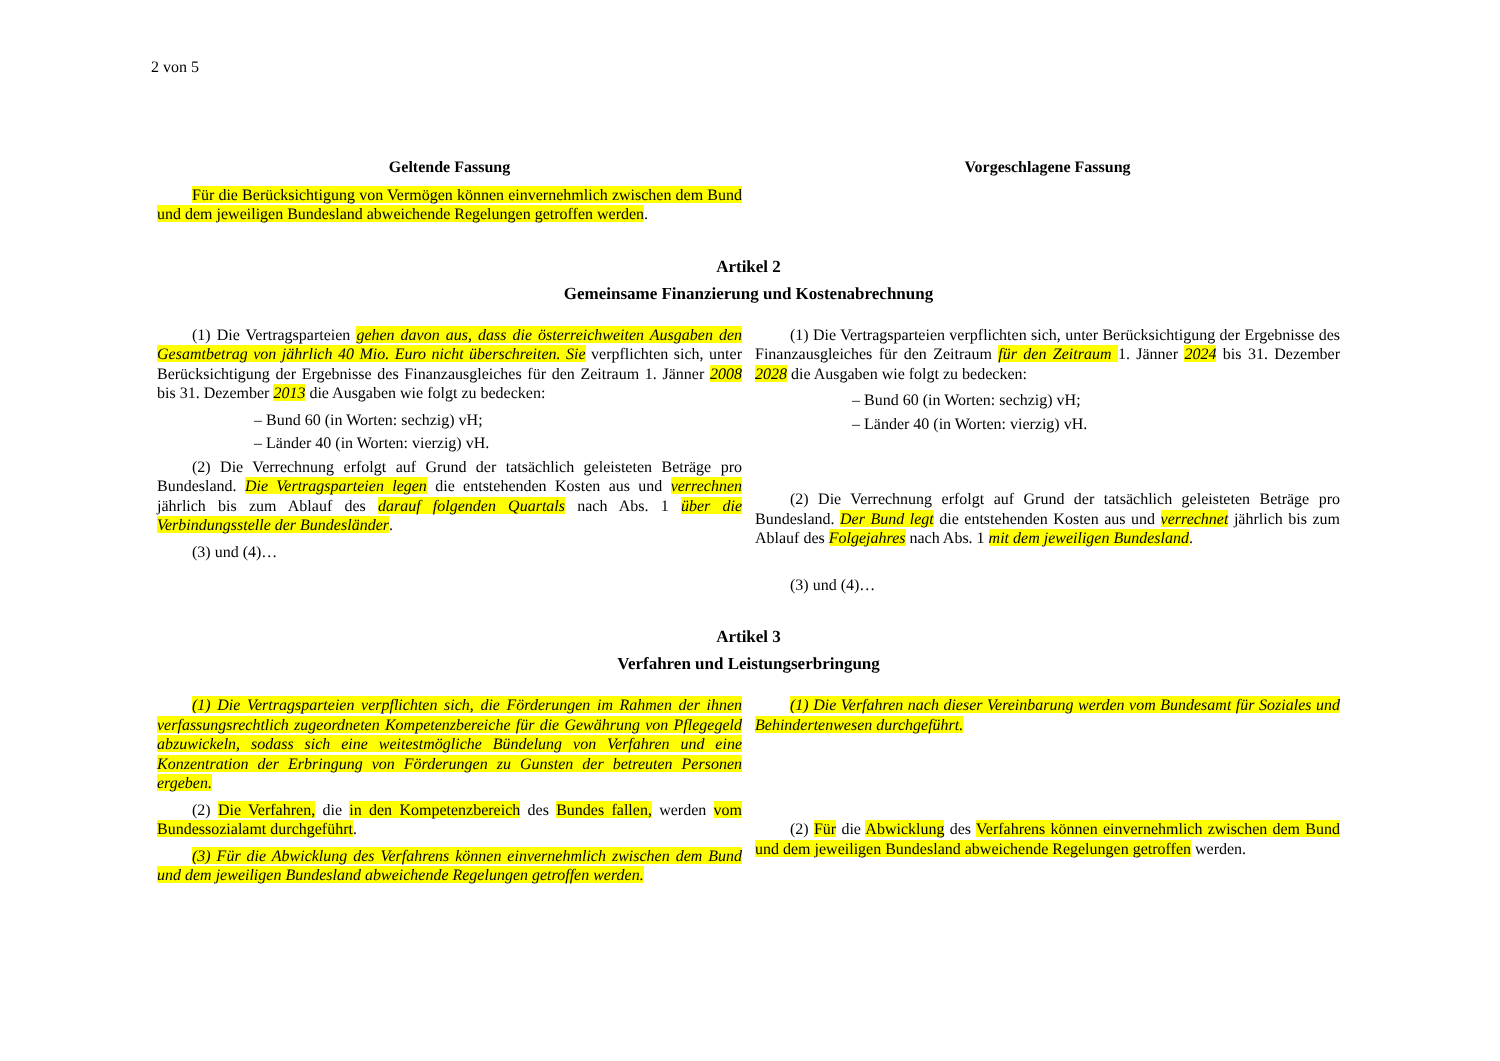2 von 5
Geltende Fassung Vorgeschlagene Fassung
Für die Berücksichtigung von Vermögen können einvernehmlich zwischen dem Bund und dem jeweiligen Bundesland abweichende Regelungen getroffen werden.
Artikel 2
Gemeinsame Finanzierung und Kostenabrechnung
(1) Die Vertragsparteien gehen davon aus, dass die österreichweiten Ausgaben den Gesamtbetrag von jährlich 40 Mio. Euro nicht überschreiten. Sie verpflichten sich, unter Berücksichtigung der Ergebnisse des Finanzausgleiches für den Zeitraum 1. Jänner 2008 bis 31. Dezember 2013 die Ausgaben wie folgt zu bedecken:
– Bund 60 (in Worten: sechzig) vH;
– Länder 40 (in Worten: vierzig) vH.
(2) Die Verrechnung erfolgt auf Grund der tatsächlich geleisteten Beträge pro Bundesland. Die Vertragsparteien legen die entstehenden Kosten aus und verrechnen jährlich bis zum Ablauf des darauf folgenden Quartals nach Abs. 1 über die Verbindungsstelle der Bundesländer.
(3) und (4)…
(1) Die Vertragsparteien verpflichten sich, unter Berücksichtigung der Ergebnisse des Finanzausgleiches für den Zeitraum für den Zeitraum 1. Jänner 2024 bis 31. Dezember 2028 die Ausgaben wie folgt zu bedecken:
– Bund 60 (in Worten: sechzig) vH;
– Länder 40 (in Worten: vierzig) vH.
(2) Die Verrechnung erfolgt auf Grund der tatsächlich geleisteten Beträge pro Bundesland. Der Bund legt die entstehenden Kosten aus und verrechnet jährlich bis zum Ablauf des Folgejahres nach Abs. 1 mit dem jeweiligen Bundesland.
(3) und (4)…
Artikel 3
Verfahren und Leistungserbringung
(1) Die Vertragsparteien verpflichten sich, die Förderungen im Rahmen der ihnen verfassungsrechtlich zugeordneten Kompetenzbereiche für die Gewährung von Pflegegeld abzuwickeln, sodass sich eine weitestmögliche Bündelung von Verfahren und eine Konzentration der Erbringung von Förderungen zu Gunsten der betreuten Personen ergeben.
(2) Die Verfahren, die in den Kompetenzbereich des Bundes fallen, werden vom Bundessozialamt durchgeführt.
(3) Für die Abwicklung des Verfahrens können einvernehmlich zwischen dem Bund und dem jeweiligen Bundesland abweichende Regelungen getroffen werden.
(1) Die Verfahren nach dieser Vereinbarung werden vom Bundesamt für Soziales und Behindertenwesen durchgeführt.
(2) Für die Abwicklung des Verfahrens können einvernehmlich zwischen dem Bund und dem jeweiligen Bundesland abweichende Regelungen getroffen werden.